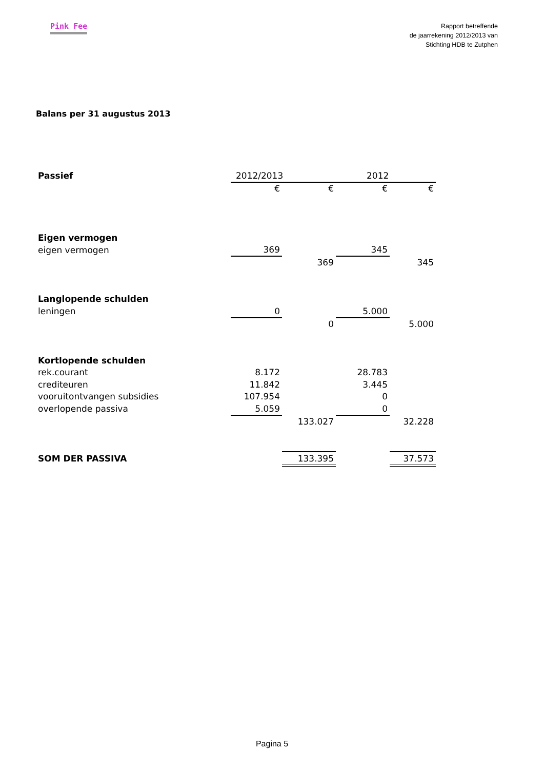Pink Fee
Rapport betreffende
de jaarrekening 2012/2013 van
Stichting HDB te Zutphen
Balans per 31 augustus 2013
| Passief | 2012/2013 | | 2012 | |
| | € | € | € | € |
| Eigen vermogen | | | | |
| eigen vermogen | 369 | | 345 | |
| | | 369 | | 345 |
| Langlopende schulden | | | | |
| leningen | 0 | | 5.000 | |
| | | 0 | | 5.000 |
| Kortlopende schulden | | | | |
| rek.courant | 8.172 | | 28.783 | |
| crediteuren | 11.842 | | 3.445 | |
| vooruitontvangen subsidies | 107.954 | | 0 | |
| overlopende passiva | 5.059 | | 0 | |
| | | 133.027 | | 32.228 |
| SOM DER PASSIVA | | 133.395 | | 37.573 |
Pagina 5